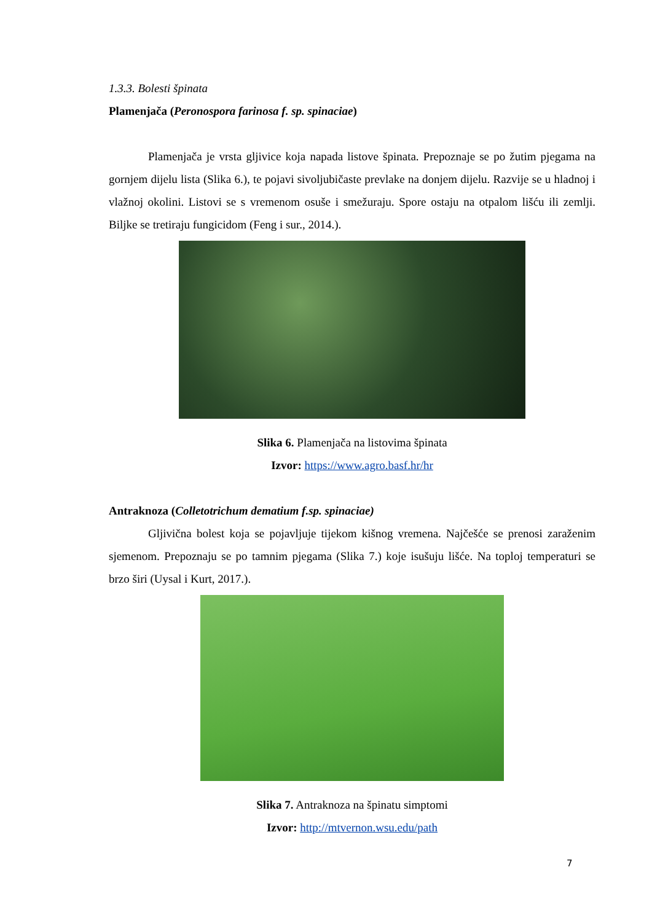1.3.3. Bolesti špinata
Plamenjača (Peronospora farinosa f. sp. spinaciae)
Plamenjača je vrsta gljivice koja napada listove špinata. Prepoznaje se po žutim pjegama na gornjem dijelu lista (Slika 6.), te pojavi sivoljubičaste prevlake na donjem dijelu. Razvije se u hladnoj i vlažnoj okolini. Listovi se s vremenom osuše i smežuraju. Spore ostaju na otpalom lišću ili zemlji. Biljke se tretiraju fungicidom (Feng i sur., 2014.).
Slika 6. Plamenjača na listovima špinata
Izvor: https://www.agro.basf.hr/hr
Antraknoza (Colletotrichum dematium f.sp. spinaciae)
Gljivična bolest koja se pojavljuje tijekom kišnog vremena. Najčešće se prenosi zaraženim sjemenom. Prepoznaju se po tamnim pjegama (Slika 7.) koje isušuju lišće. Na toploj temperaturi se brzo širi (Uysal i Kurt, 2017.).
Slika 7. Antraknoza na špinatu simptomi
Izvor: http://mtvernon.wsu.edu/path
7